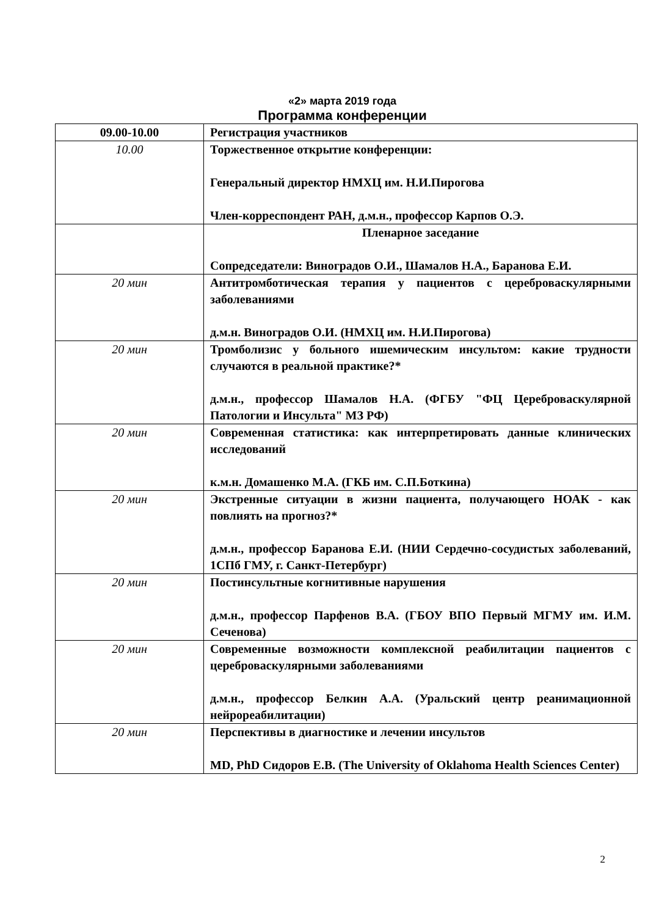«2» марта 2019 года
Программа конференции
| 09.00-10.00 | Регистрация участников |
| 10.00 | Торжественное открытие конференции: Генеральный директор НМХЦ им. Н.И.Пирогова Член-корреспондент РАН, д.м.н., профессор Карпов О.Э. |
| | Пленарное заседание Сопредседатели: Виноградов О.И., Шамалов Н.А., Баранова Е.И. |
| 20 мин | Антитромботическая терапия у пациентов с цереброваскулярными заболеваниями д.м.н. Виноградов О.И. (НМХЦ им. Н.И.Пирогова) |
| 20 мин | Тромболизис у больного ишемическим инсультом: какие трудности случаются в реальной практике?* д.м.н., профессор Шамалов Н.А. (ФГБУ "ФЦ Цереброваскулярной Патологии и Инсульта" МЗ РФ) |
| 20 мин | Современная статистика: как интерпретировать данные клинических исследований к.м.н. Домашенко М.А. (ГКБ им. С.П.Боткина) |
| 20 мин | Экстренные ситуации в жизни пациента, получающего НОАК - как повлиять на прогноз?* д.м.н., профессор Баранова Е.И. (НИИ Сердечно-сосудистых заболеваний, 1СПб ГМУ, г. Санкт-Петербург) |
| 20 мин | Постинсультные когнитивные нарушения д.м.н., профессор Парфенов В.А. (ГБОУ ВПО Первый МГМУ им. И.М. Сеченова) |
| 20 мин | Современные возможности комплексной реабилитации пациентов с цереброваскулярными заболеваниями д.м.н., профессор Белкин А.А. (Уральский центр реанимационной нейрореабилитации) |
| 20 мин | Перспективы в диагностике и лечении инсультов MD, PhD Сидоров Е.В. (The University of Oklahoma Health Sciences Center) |
2